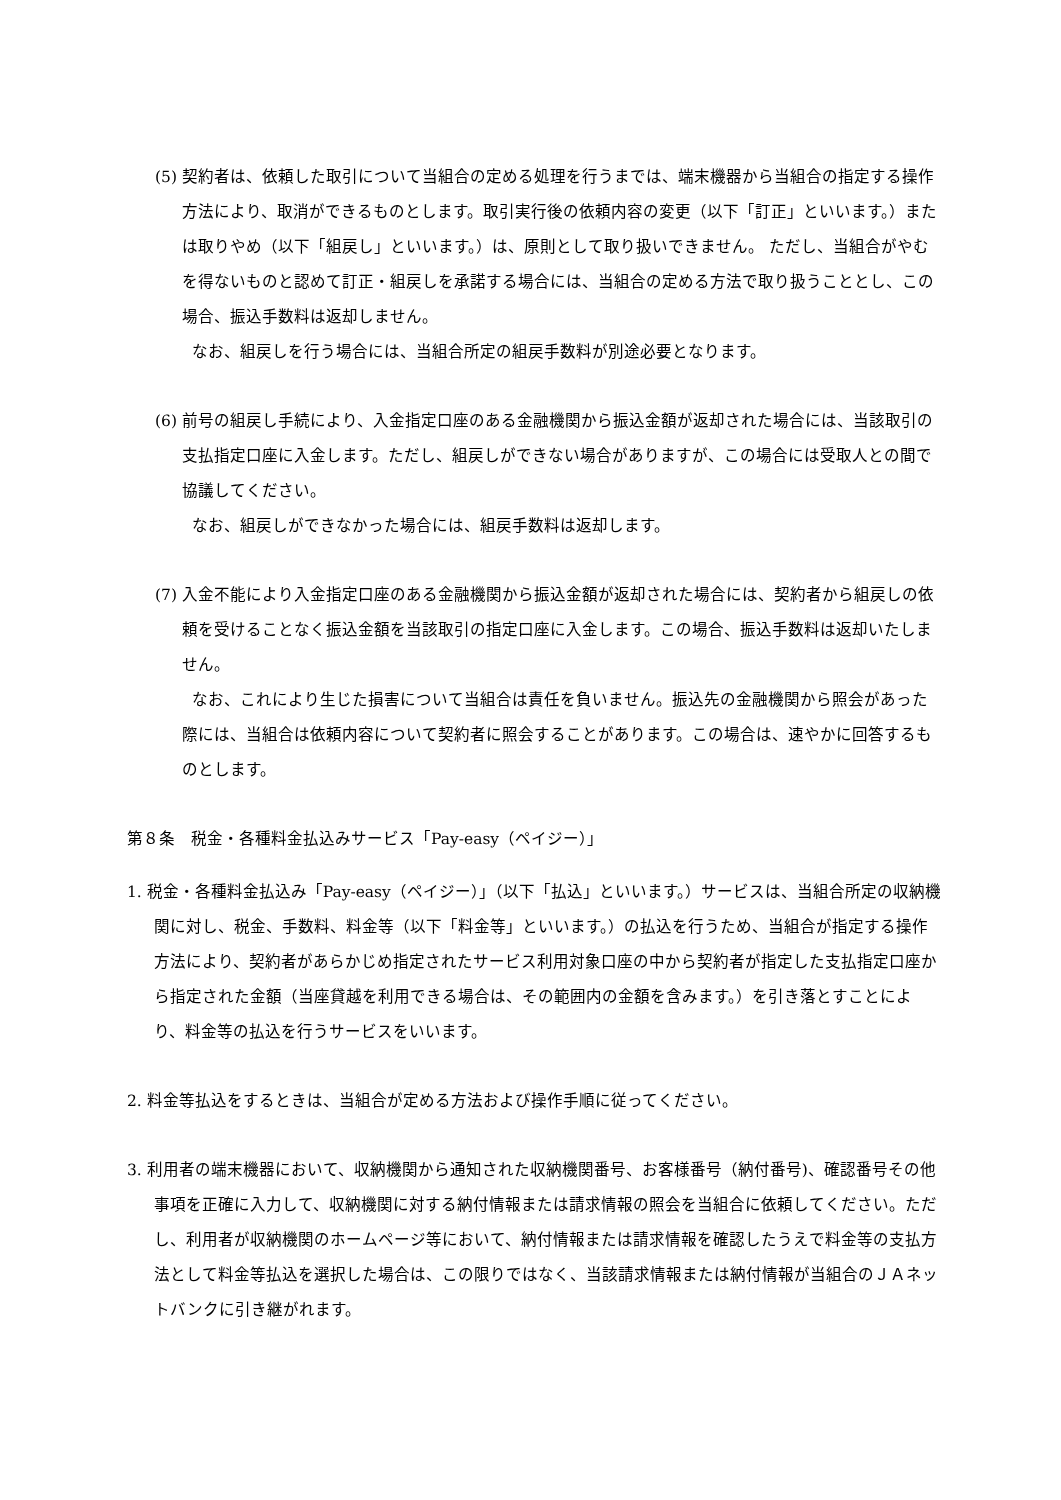(5) 契約者は、依頼した取引について当組合の定める処理を行うまでは、端末機器から当組合の指定する操作方法により、取消ができるものとします。取引実行後の依頼内容の変更（以下「訂正」といいます。）または取りやめ（以下「組戻し」といいます。）は、原則として取り扱いできません。 ただし、当組合がやむを得ないものと認めて訂正・組戻しを承諾する場合には、当組合の定める方法で取り扱うこととし、この場合、振込手数料は返却しません。
なお、組戻しを行う場合には、当組合所定の組戻手数料が別途必要となります。
(6) 前号の組戻し手続により、入金指定口座のある金融機関から振込金額が返却された場合には、当該取引の支払指定口座に入金します。ただし、組戻しができない場合がありますが、この場合には受取人との間で協議してください。
なお、組戻しができなかった場合には、組戻手数料は返却します。
(7) 入金不能により入金指定口座のある金融機関から振込金額が返却された場合には、契約者から組戻しの依頼を受けることなく振込金額を当該取引の指定口座に入金します。この場合、振込手数料は返却いたしません。
なお、これにより生じた損害について当組合は責任を負いません。振込先の金融機関から照会があった際には、当組合は依頼内容について契約者に照会することがあります。この場合は、速やかに回答するものとします。
第８条　税金・各種料金払込みサービス「Pay-easy（ペイジー）」
1. 税金・各種料金払込み「Pay-easy（ペイジー）」（以下「払込」といいます。）サービスは、当組合所定の収納機関に対し、税金、手数料、料金等（以下「料金等」といいます。）の払込を行うため、当組合が指定する操作方法により、契約者があらかじめ指定されたサービス利用対象口座の中から契約者が指定した支払指定口座から指定された金額（当座貸越を利用できる場合は、その範囲内の金額を含みます。）を引き落とすことにより、料金等の払込を行うサービスをいいます。
2. 料金等払込をするときは、当組合が定める方法および操作手順に従ってください。
3. 利用者の端末機器において、収納機関から通知された収納機関番号、お客様番号（納付番号)、確認番号その他事項を正確に入力して、収納機関に対する納付情報または請求情報の照会を当組合に依頼してください。ただし、利用者が収納機関のホームページ等において、納付情報または請求情報を確認したうえで料金等の支払方法として料金等払込を選択した場合は、この限りではなく、当該請求情報または納付情報が当組合のＪＡネットバンクに引き継がれます。